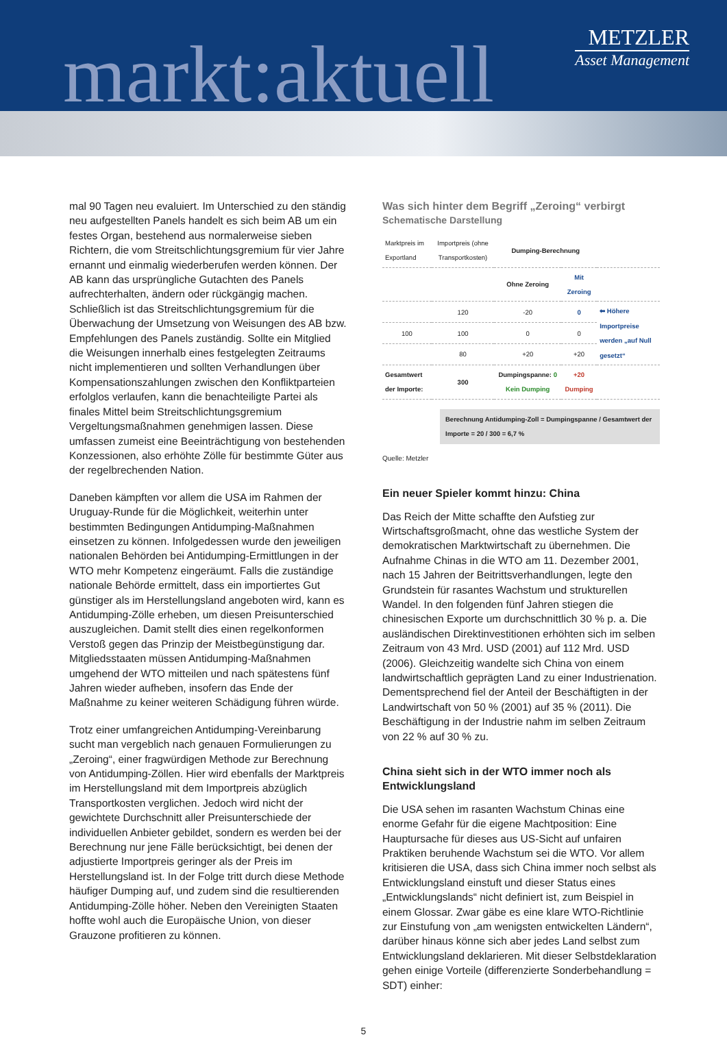markt:aktuell
METZLER
Asset Management
mal 90 Tagen neu evaluiert. Im Unterschied zu den ständig neu aufgestellten Panels handelt es sich beim AB um ein festes Organ, bestehend aus normalerweise sieben Richtern, die vom Streitschlichtungsgremium für vier Jahre ernannt und einmalig wiederberufen werden können. Der AB kann das ursprüngliche Gutachten des Panels aufrechterhalten, ändern oder rückgängig machen. Schließlich ist das Streitschlichtungsgremium für die Überwachung der Umsetzung von Weisungen des AB bzw. Empfehlungen des Panels zuständig. Sollte ein Mitglied die Weisungen innerhalb eines festgelegten Zeitraums nicht implementieren und sollten Verhandlungen über Kompensationszahlungen zwischen den Konfliktparteien erfolglos verlaufen, kann die benachteiligte Partei als finales Mittel beim Streitschlichtungsgremium Vergeltungsmaßnahmen genehmigen lassen. Diese umfassen zumeist eine Beeinträchtigung von bestehenden Konzessionen, also erhöhte Zölle für bestimmte Güter aus der regelbrechenden Nation.
Daneben kämpften vor allem die USA im Rahmen der Uruguay-Runde für die Möglichkeit, weiterhin unter bestimmten Bedingungen Antidumping-Maßnahmen einsetzen zu können. Infolgedessen wurde den jeweiligen nationalen Behörden bei Antidumping-Ermittlungen in der WTO mehr Kompetenz eingeräumt. Falls die zuständige nationale Behörde ermittelt, dass ein importiertes Gut günstiger als im Herstellungsland angeboten wird, kann es Antidumping-Zölle erheben, um diesen Preisunterschied auszugleichen. Damit stellt dies einen regelkonformen Verstoß gegen das Prinzip der Meistbegünstigung dar. Mitgliedsstaaten müssen Antidumping-Maßnahmen umgehend der WTO mitteilen und nach spätestens fünf Jahren wieder aufheben, insofern das Ende der Maßnahme zu keiner weiteren Schädigung führen würde.
Trotz einer umfangreichen Antidumping-Vereinbarung sucht man vergeblich nach genauen Formulierungen zu „Zeroing“, einer fragwürdigen Methode zur Berechnung von Antidumping-Zöllen. Hier wird ebenfalls der Marktpreis im Herstellungsland mit dem Importpreis abzüglich Transportkosten verglichen. Jedoch wird nicht der gewichtete Durchschnitt aller Preisunterschiede der individuellen Anbieter gebildet, sondern es werden bei der Berechnung nur jene Fälle berücksichtigt, bei denen der adjustierte Importpreis geringer als der Preis im Herstellungsland ist. In der Folge tritt durch diese Methode häufiger Dumping auf, und zudem sind die resultierenden Antidumping-Zölle höher. Neben den Vereinigten Staaten hoffte wohl auch die Europäische Union, von dieser Grauzone profitieren zu können.
Was sich hinter dem Begriff „Zeroing“ verbirgt
Schematische Darstellung
| Marktpreis im Exportland | Importpreis (ohne Transportkosten) | Dumping-Berechnung | | |
| --- | --- | --- | --- | --- |
| | | Ohne Zeroing | Mit Zeroing | |
| | 120 | -20 | 0 | ⬅ Höhere Importpreise werden „auf Null gesetzt“ |
| 100 | 100 | 0 | 0 | |
| | 80 | +20 | +20 | |
| Gesamtwert der Importe: | 300 | Dumpingspanne: 0 Kein Dumping | +20 Dumping | |
Berechnung Antidumping-Zoll = Dumpingspanne / Gesamtwert der Importe = 20 / 300 = 6,7 %
Quelle: Metzler
Ein neuer Spieler kommt hinzu: China
Das Reich der Mitte schaffte den Aufstieg zur Wirtschaftsgroßmacht, ohne das westliche System der demokratischen Marktwirtschaft zu übernehmen. Die Aufnahme Chinas in die WTO am 11. Dezember 2001, nach 15 Jahren der Beitrittsverhandlungen, legte den Grundstein für rasantes Wachstum und strukturellen Wandel. In den folgenden fünf Jahren stiegen die chinesischen Exporte um durchschnittlich 30 % p. a. Die ausländischen Direktinvestitionen erhöhten sich im selben Zeitraum von 43 Mrd. USD (2001) auf 112 Mrd. USD (2006). Gleichzeitig wandelte sich China von einem landwirtschaftlich geprägten Land zu einer Industrienation. Dementsprechend fiel der Anteil der Beschäftigten in der Landwirtschaft von 50 % (2001) auf 35 % (2011). Die Beschäftigung in der Industrie nahm im selben Zeitraum von 22 % auf 30 % zu.
China sieht sich in der WTO immer noch als Entwicklungsland
Die USA sehen im rasanten Wachstum Chinas eine enorme Gefahr für die eigene Machtposition: Eine Hauptursache für dieses aus US-Sicht auf unfairen Praktiken beruhende Wachstum sei die WTO. Vor allem kritisieren die USA, dass sich China immer noch selbst als Entwicklungsland einstuft und dieser Status eines „Entwicklungslands“ nicht definiert ist, zum Beispiel in einem Glossar. Zwar gäbe es eine klare WTO-Richtlinie zur Einstufung von „am wenigsten entwickelten Ländern“, darüber hinaus könne sich aber jedes Land selbst zum Entwicklungsland deklarieren. Mit dieser Selbstdeklaration gehen einige Vorteile (differenzierte Sonderbehandlung = SDT) einher:
5